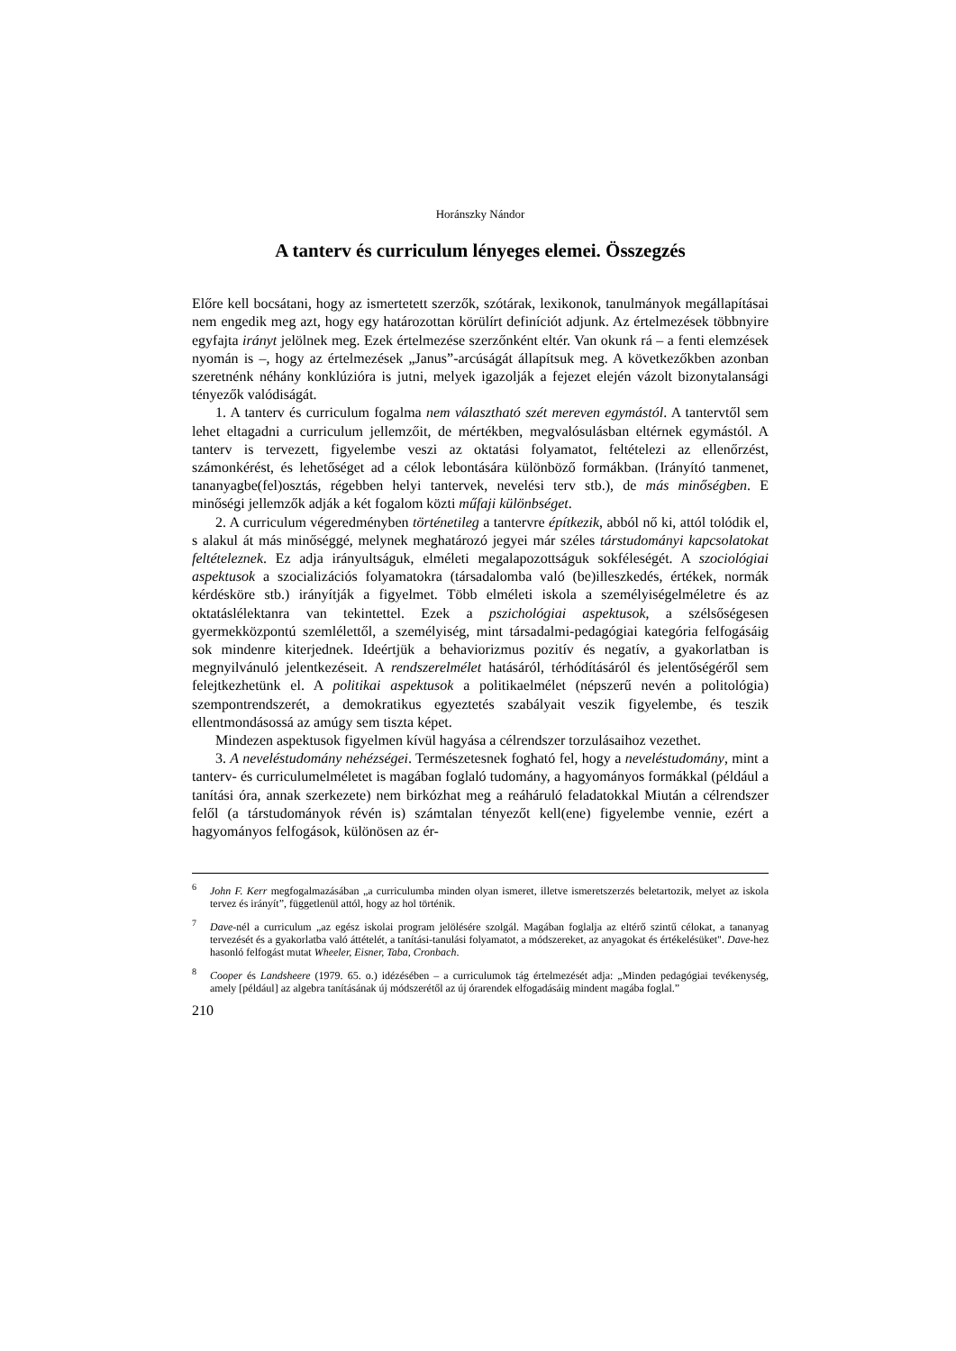Horánszky Nándor
A tanterv és curriculum lényeges elemei. Összegzés
Előre kell bocsátani, hogy az ismertetett szerzők, szótárak, lexikonok, tanulmányok megállapításai nem engedik meg azt, hogy egy határozottan körülírt definíciót adjunk. Az értelmezések többnyire egyfajta irányt jelölnek meg. Ezek értelmezése szerzőnként eltér. Van okunk rá – a fenti elemzések nyomán is –, hogy az értelmezések „Janus”-arcúságát állapítsuk meg. A következőkben azonban szeretnénk néhány konklúzióra is jutni, melyek igazolják a fejezet elején vázolt bizonytalansági tényezők valódiságát.
1. A tanterv és curriculum fogalma nem választható szét mereven egymástól. A tantervtől sem lehet eltagadni a curriculum jellemzőit, de mértékben, megvalósulásban eltérnek egymástól. A tanterv is tervezett, figyelembe veszi az oktatási folyamatot, feltételezi az ellenőrzést, számonkérést, és lehetőséget ad a célok lebontására különböző formákban. (Irányító tanmenet, tananyagbe(fel)osztás, régebben helyi tantervek, nevelési terv stb.), de más minőségben. E minőségi jellemzők adják a két fogalom közti műfaji különbséget.
2. A curriculum végeredményben történetileg a tantervre építkezik, abból nő ki, attól tolódik el, s alakul át más minőséggé, melynek meghatározó jegyei már széles társtudományi kapcsolatokat feltételeznek. Ez adja irányultságuk, elméleti megalapozottságuk sokféleségét. A szociológiai aspektusok a szocializációs folyamatokra (társadalomba való (be)illeszkedés, értékek, normák kérdésköre stb.) irányítják a figyelmet. Több elméleti iskola a személyiségelméletre és az oktatáslélektanra van tekintettel. Ezek a pszichológiai aspektusok, a szélsőségesen gyermekközpontú szemlélettől, a személyiség, mint társadalmi-pedagógiai kategória felfogásáig sok mindenre kiterjednek. Ideértjük a behaviorizmus pozitív és negatív, a gyakorlatban is megnyilvánuló jelentkezéseit. A rendszerelmélet hatásáról, térhódításáról és jelentőségéről sem felejtkezhetünk el. A politikai aspektusok a politikaelmélet (népszerű nevén a politológia) szempontrendszerét, a demokratikus egyeztetés szabályait veszik figyelembe, és teszik ellentmondásossá az amúgy sem tiszta képet.
Mindezen aspektusok figyelmen kívül hagyása a célrendszer torzulásaihoz vezethet.
3. A neveléstudomány nehézségei. Természetesnek fogható fel, hogy a neveléstudomány, mint a tanterv- és curriculumelméletet is magában foglaló tudomány, a hagyományos formákkal (például a tanítási óra, annak szerkezete) nem birkózhat meg a reáháruló feladatokkal Miután a célrendszer felől (a társtudományok révén is) számtalan tényezőt kell(ene) figyelembe vennie, ezért a hagyományos felfogások, különösen az ér-
<sup>6</sup> John F. Kerr megfogalmazásában „a curriculumba minden olyan ismeret, illetve ismeretszerzés beletartozik, melyet az iskola tervez és irányít”, függetlenül attól, hogy az hol történik.
<sup>7</sup> Dave-nél a curriculum „az egész iskolai program jelölésére szolgál. Magában foglalja az eltérő szintű célokat, a tananyag tervezését és a gyakorlatba való áttételét, a tanítási-tanulási folyamatot, a módszereket, az anyagokat és értékelésüket". Dave-hez hasonló felfogást mutat Wheeler, Eisner, Taba, Cronbach.
<sup>8</sup> Cooper és Landsheere (1979. 65. o.) idézésében – a curriculumok tág értelmezését adja: „Minden pedagógiai tevékenység, amely [például] az algebra tanításának új módszerétől az új órarendek elfogadásáig mindent magába foglal.”
210